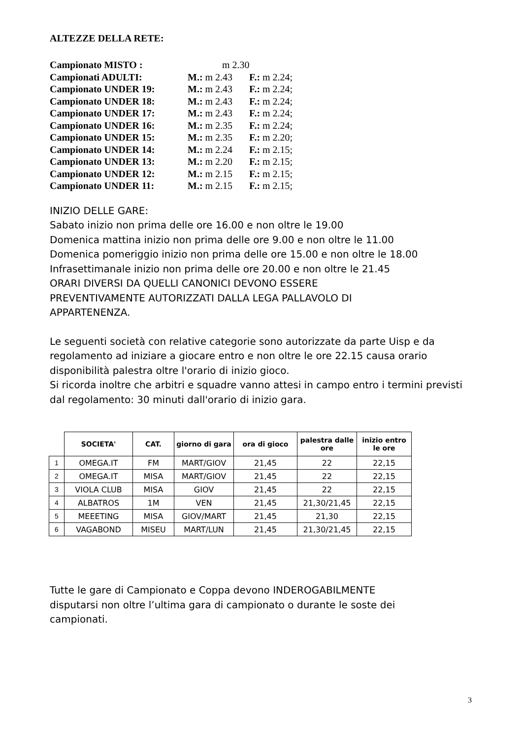ALTEZZE DELLA RETE:
Campionato MISTO : m 2.30
Campionati ADULTI: M.: m 2.43 F.: m 2.24;
Campionato UNDER 19: M.: m 2.43 F.: m 2.24;
Campionato UNDER 18: M.: m 2.43 F.: m 2.24;
Campionato UNDER 17: M.: m 2.43 F.: m 2.24;
Campionato UNDER 16: M.: m 2.35 F.: m 2.24;
Campionato UNDER 15: M.: m 2.35 F.: m 2.20;
Campionato UNDER 14: M.: m 2.24 F.: m 2.15;
Campionato UNDER 13: M.: m 2.20 F.: m 2.15;
Campionato UNDER 12: M.: m 2.15 F.: m 2.15;
Campionato UNDER 11: M.: m 2.15 F.: m 2.15;
INIZIO DELLE GARE:
Sabato inizio non prima delle ore 16.00 e non oltre le 19.00
Domenica mattina inizio non prima delle ore 9.00 e non oltre le 11.00
Domenica pomeriggio inizio non prima delle ore 15.00 e non oltre le 18.00
Infrasettimanale inizio non prima delle ore 20.00 e non oltre le 21.45
ORARI DIVERSI DA QUELLI CANONICI DEVONO ESSERE
PREVENTIVAMENTE AUTORIZZATI DALLA LEGA PALLAVOLO DI
APPARTENENZA.
Le seguenti società con relative categorie sono autorizzate da parte Uisp e da regolamento ad iniziare a giocare entro e non oltre le ore 22.15 causa orario disponibilità palestra oltre l'orario di inizio gioco.
Si ricorda inoltre che arbitri e squadre vanno attesi in campo entro i termini previsti dal regolamento: 30 minuti dall'orario di inizio gara.
| | SOCIETA' | CAT. | giorno di gara | ora di gioco | palestra dalle ore | inizio entro le ore |
| --- | --- | --- | --- | --- | --- | --- |
| 1 | OMEGA.IT | FM | MART/GIOV | 21,45 | 22 | 22,15 |
| 2 | OMEGA.IT | MISA | MART/GIOV | 21,45 | 22 | 22,15 |
| 3 | VIOLA CLUB | MISA | GIOV | 21,45 | 22 | 22,15 |
| 4 | ALBATROS | 1M | VEN | 21,45 | 21,30/21,45 | 22,15 |
| 5 | MEEETING | MISA | GIOV/MART | 21,45 | 21,30 | 22,15 |
| 6 | VAGABOND | MISEU | MART/LUN | 21,45 | 21,30/21,45 | 22,15 |
Tutte le gare di Campionato e Coppa devono INDEROGABILMENTE disputarsi non oltre l’ultima gara di campionato o durante le soste dei campionati.
3